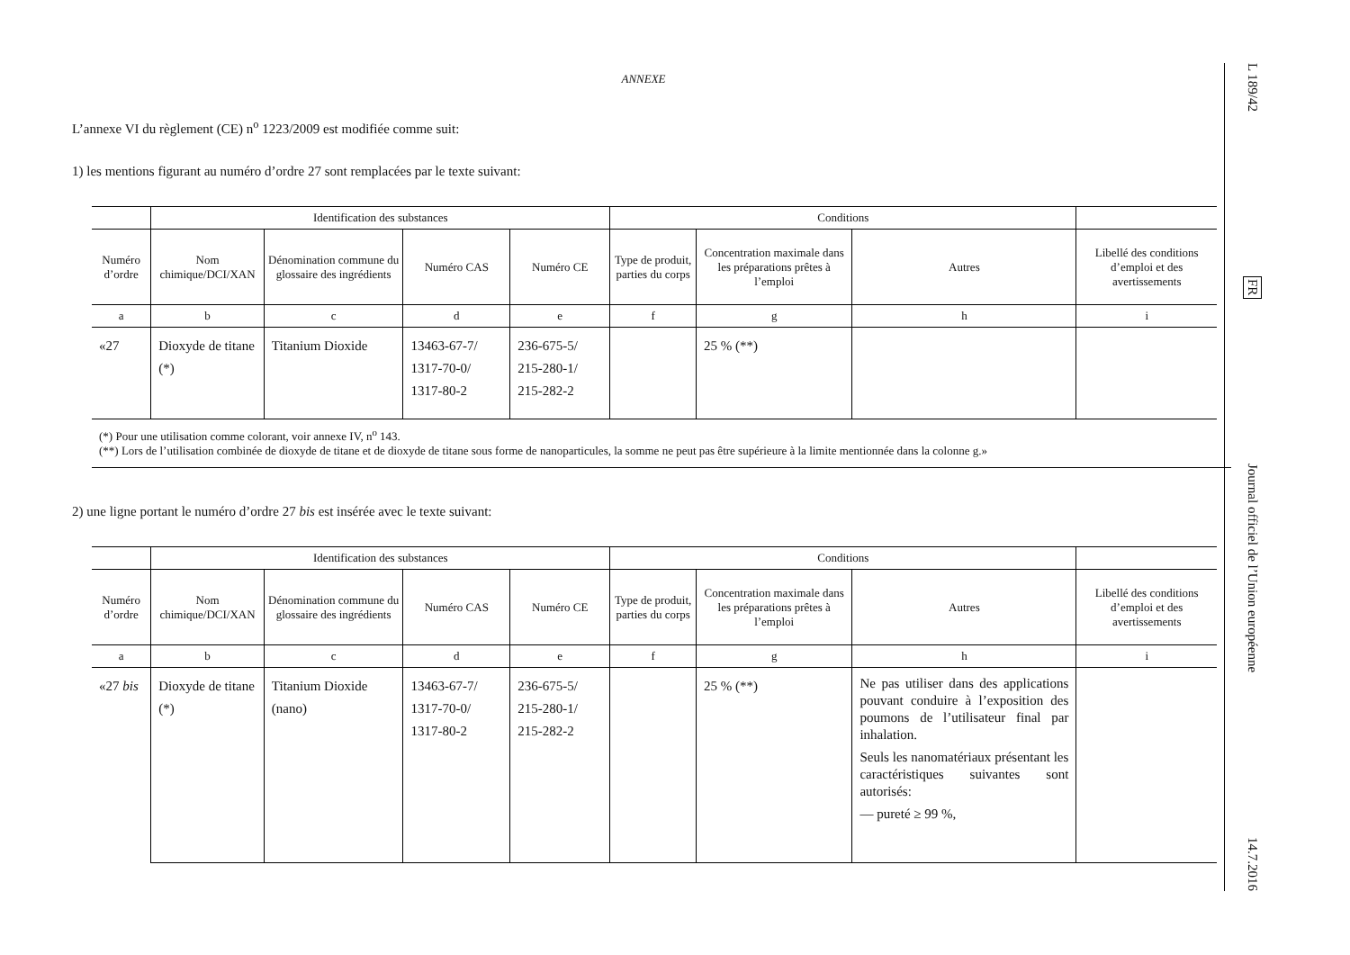ANNEXE
L’annexe VI du règlement (CE) n<sup>o</sup> 1223/2009 est modifiée comme suit:
1) les mentions figurant au numéro d’ordre 27 sont remplacées par le texte suivant:
| | Identification des substances | | | | Conditions | | | |
| --- | --- | --- | --- | --- | --- | --- | --- | --- |
| Numéro d’ordre | Nom chimique/DCI/XAN | Dénomination commune du glossaire des ingrédients | Numéro CAS | Numéro CE | Type de produit, parties du corps | Concentration maximale dans les préparations prêtes à l’emploi | Autres | Libellé des conditions d’emploi et des avertissements |
| a | b | c | d | e | f | g | h | i |
| «27 | Dioxyde de titane (*) | Titanium Dioxide | 13463-67-7/ 1317-70-0/ 1317-80-2 | 236-675-5/ 215-280-1/ 215-282-2 | | 25 % (**) | | |
(*) Pour une utilisation comme colorant, voir annexe IV, n<sup>o</sup> 143.
(**) Lors de l’utilisation combinée de dioxyde de titane et de dioxyde de titane sous forme de nanoparticules, la somme ne peut pas être supérieure à la limite mentionnée dans la colonne g.»
2) une ligne portant le numéro d’ordre 27 bis est insérée avec le texte suivant:
| | Identification des substances | | | | Conditions | | | |
| --- | --- | --- | --- | --- | --- | --- | --- | --- |
| Numéro d’ordre | Nom chimique/DCI/XAN | Dénomination commune du glossaire des ingrédients | Numéro CAS | Numéro CE | Type de produit, parties du corps | Concentration maximale dans les préparations prêtes à l’emploi | Autres | Libellé des conditions d’emploi et des avertissements |
| a | b | c | d | e | f | g | h | i |
| «27 bis | Dioxyde de titane (*) | Titanium Dioxide (nano) | 13463-67-7/ 1317-70-0/ 1317-80-2 | 236-675-5/ 215-280-1/ 215-282-2 | | 25 % (**) | Ne pas utiliser dans des applications pouvant conduire à l’exposition des poumons de l’utilisateur final par inhalation. Seuls les nanomatériaux présentant les caractéristiques suivantes sont autorisés: — pureté ≥ 99 %, | |
L 189/42
FR
Journal officiel de l’Union européenne
14.7.2016